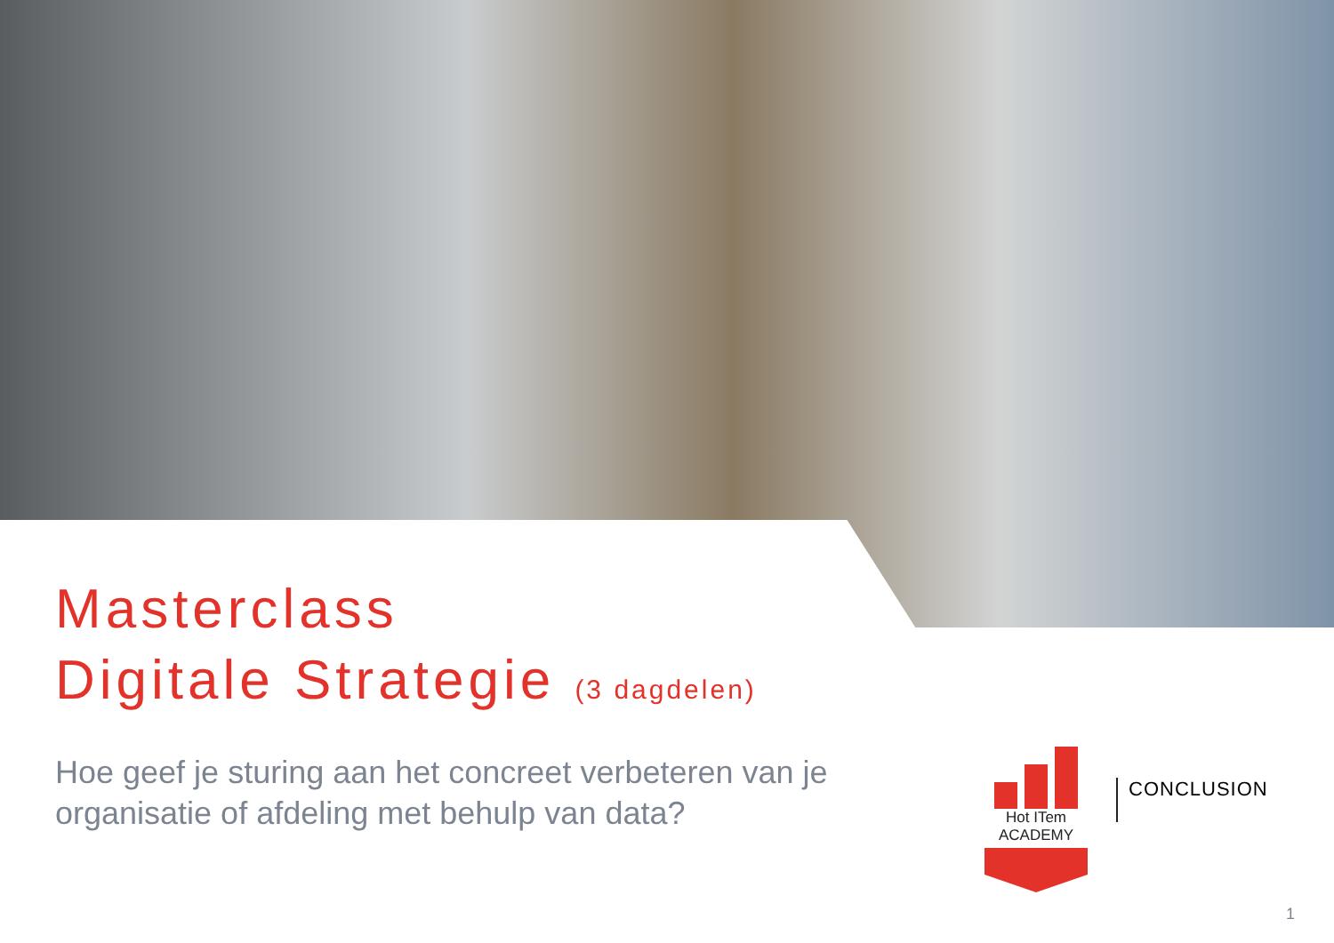Masterclass
Digitale Strategie (3 dagdelen)
Hoe geef je sturing aan het concreet verbeteren van je organisatie of afdeling met behulp van data?
Hot ITem ACADEMY
CONCLUSION
1